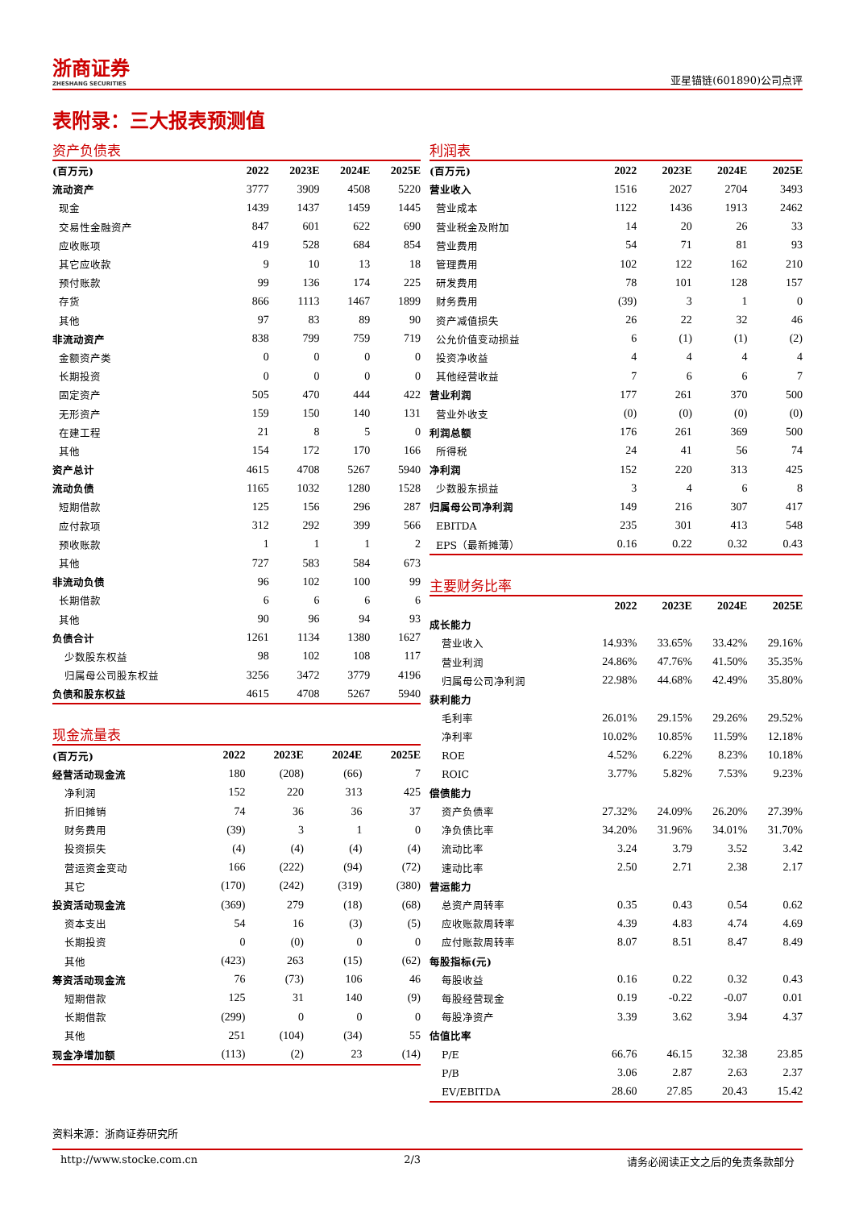浙商证券
ZHESHANG SECURITIES
亚星锚链(601890)公司点评
表附录：三大报表预测值
资产负债表
| (百万元) | 2022 | 2023E | 2024E | 2025E |
| --- | --- | --- | --- | --- |
| 流动资产 | 3777 | 3909 | 4508 | 5220 |
| 现金 | 1439 | 1437 | 1459 | 1445 |
| 交易性金融资产 | 847 | 601 | 622 | 690 |
| 应收账项 | 419 | 528 | 684 | 854 |
| 其它应收款 | 9 | 10 | 13 | 18 |
| 预付账款 | 99 | 136 | 174 | 225 |
| 存货 | 866 | 1113 | 1467 | 1899 |
| 其他 | 97 | 83 | 89 | 90 |
| 非流动资产 | 838 | 799 | 759 | 719 |
| 金额资产类 | 0 | 0 | 0 | 0 |
| 长期投资 | 0 | 0 | 0 | 0 |
| 固定资产 | 505 | 470 | 444 | 422 |
| 无形资产 | 159 | 150 | 140 | 131 |
| 在建工程 | 21 | 8 | 5 | 0 |
| 其他 | 154 | 172 | 170 | 166 |
| 资产总计 | 4615 | 4708 | 5267 | 5940 |
| 流动负债 | 1165 | 1032 | 1280 | 1528 |
| 短期借款 | 125 | 156 | 296 | 287 |
| 应付款项 | 312 | 292 | 399 | 566 |
| 预收账款 | 1 | 1 | 1 | 2 |
| 其他 | 727 | 583 | 584 | 673 |
| 非流动负债 | 96 | 102 | 100 | 99 |
| 长期借款 | 6 | 6 | 6 | 6 |
| 其他 | 90 | 96 | 94 | 93 |
| 负债合计 | 1261 | 1134 | 1380 | 1627 |
| 少数股东权益 | 98 | 102 | 108 | 117 |
| 归属母公司股东权益 | 3256 | 3472 | 3779 | 4196 |
| 负债和股东权益 | 4615 | 4708 | 5267 | 5940 |
现金流量表
| (百万元) | 2022 | 2023E | 2024E | 2025E |
| --- | --- | --- | --- | --- |
| 经营活动现金流 | 180 | (208) | (66) | 7 |
| 净利润 | 152 | 220 | 313 | 425 |
| 折旧摊销 | 74 | 36 | 36 | 37 |
| 财务费用 | (39) | 3 | 1 | 0 |
| 投资损失 | (4) | (4) | (4) | (4) |
| 营运资金变动 | 166 | (222) | (94) | (72) |
| 其它 | (170) | (242) | (319) | (380) |
| 投资活动现金流 | (369) | 279 | (18) | (68) |
| 资本支出 | 54 | 16 | (3) | (5) |
| 长期投资 | 0 | (0) | 0 | 0 |
| 其他 | (423) | 263 | (15) | (62) |
| 筹资活动现金流 | 76 | (73) | 106 | 46 |
| 短期借款 | 125 | 31 | 140 | (9) |
| 长期借款 | (299) | 0 | 0 | 0 |
| 其他 | 251 | (104) | (34) | 55 |
| 现金净增加额 | (113) | (2) | 23 | (14) |
利润表
| (百万元) | 2022 | 2023E | 2024E | 2025E |
| --- | --- | --- | --- | --- |
| 营业收入 | 1516 | 2027 | 2704 | 3493 |
| 营业成本 | 1122 | 1436 | 1913 | 2462 |
| 营业税金及附加 | 14 | 20 | 26 | 33 |
| 营业费用 | 54 | 71 | 81 | 93 |
| 管理费用 | 102 | 122 | 162 | 210 |
| 研发费用 | 78 | 101 | 128 | 157 |
| 财务费用 | (39) | 3 | 1 | 0 |
| 资产减值损失 | 26 | 22 | 32 | 46 |
| 公允价值变动损益 | 6 | (1) | (1) | (2) |
| 投资净收益 | 4 | 4 | 4 | 4 |
| 其他经营收益 | 7 | 6 | 6 | 7 |
| 营业利润 | 177 | 261 | 370 | 500 |
| 营业外收支 | (0) | (0) | (0) | (0) |
| 利润总额 | 176 | 261 | 369 | 500 |
| 所得税 | 24 | 41 | 56 | 74 |
| 净利润 | 152 | 220 | 313 | 425 |
| 少数股东损益 | 3 | 4 | 6 | 8 |
| 归属母公司净利润 | 149 | 216 | 307 | 417 |
| EBITDA | 235 | 301 | 413 | 548 |
| EPS（最新摊薄） | 0.16 | 0.22 | 0.32 | 0.43 |
主要财务比率
| | 2022 | 2023E | 2024E | 2025E |
| --- | --- | --- | --- | --- |
| 成长能力 | | | | |
| 营业收入 | 14.93% | 33.65% | 33.42% | 29.16% |
| 营业利润 | 24.86% | 47.76% | 41.50% | 35.35% |
| 归属母公司净利润 | 22.98% | 44.68% | 42.49% | 35.80% |
| 获利能力 | | | | |
| 毛利率 | 26.01% | 29.15% | 29.26% | 29.52% |
| 净利率 | 10.02% | 10.85% | 11.59% | 12.18% |
| ROE | 4.52% | 6.22% | 8.23% | 10.18% |
| ROIC | 3.77% | 5.82% | 7.53% | 9.23% |
| 偿债能力 | | | | |
| 资产负债率 | 27.32% | 24.09% | 26.20% | 27.39% |
| 净负债比率 | 34.20% | 31.96% | 34.01% | 31.70% |
| 流动比率 | 3.24 | 3.79 | 3.52 | 3.42 |
| 速动比率 | 2.50 | 2.71 | 2.38 | 2.17 |
| 营运能力 | | | | |
| 总资产周转率 | 0.35 | 0.43 | 0.54 | 0.62 |
| 应收账款周转率 | 4.39 | 4.83 | 4.74 | 4.69 |
| 应付账款周转率 | 8.07 | 8.51 | 8.47 | 8.49 |
| 每股指标(元) | | | | |
| 每股收益 | 0.16 | 0.22 | 0.32 | 0.43 |
| 每股经营现金 | 0.19 | -0.22 | -0.07 | 0.01 |
| 每股净资产 | 3.39 | 3.62 | 3.94 | 4.37 |
| 估值比率 | | | | |
| P/E | 66.76 | 46.15 | 32.38 | 23.85 |
| P/B | 3.06 | 2.87 | 2.63 | 2.37 |
| EV/EBITDA | 28.60 | 27.85 | 20.43 | 15.42 |
资料来源：浙商证券研究所
http://www.stocke.com.cn 2/3 请务必阅读正文之后的免责条款部分